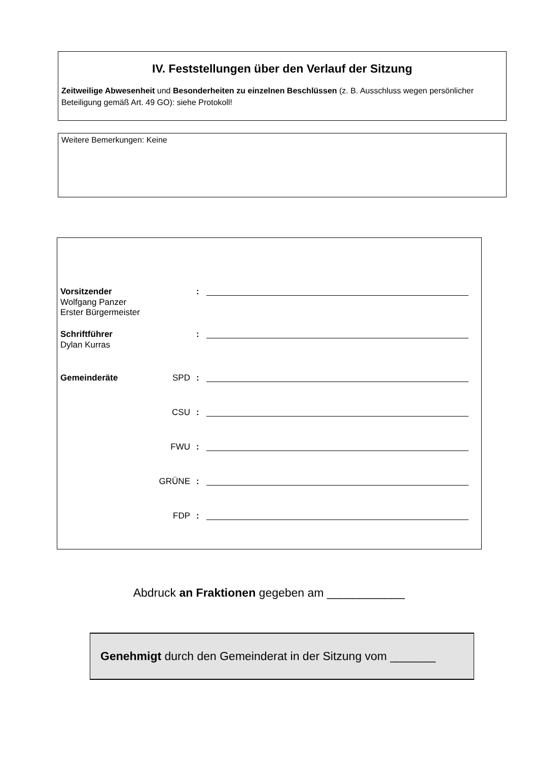IV. Feststellungen über den Verlauf der Sitzung
Zeitweilige Abwesenheit und Besonderheiten zu einzelnen Beschlüssen (z. B. Ausschluss wegen persönlicher Beteiligung gemäß Art. 49 GO): siehe Protokoll!
Weitere Bemerkungen: Keine
Vorsitzender :
Wolfgang Panzer
Erster Bürgermeister
Schriftführer :
Dylan Kurras
Gemeinderäte SPD:
CSU:
FWU:
GRÜNE:
FDP:
Abdruck an Fraktionen gegeben am ____________
Genehmigt durch den Gemeinderat in der Sitzung vom _______